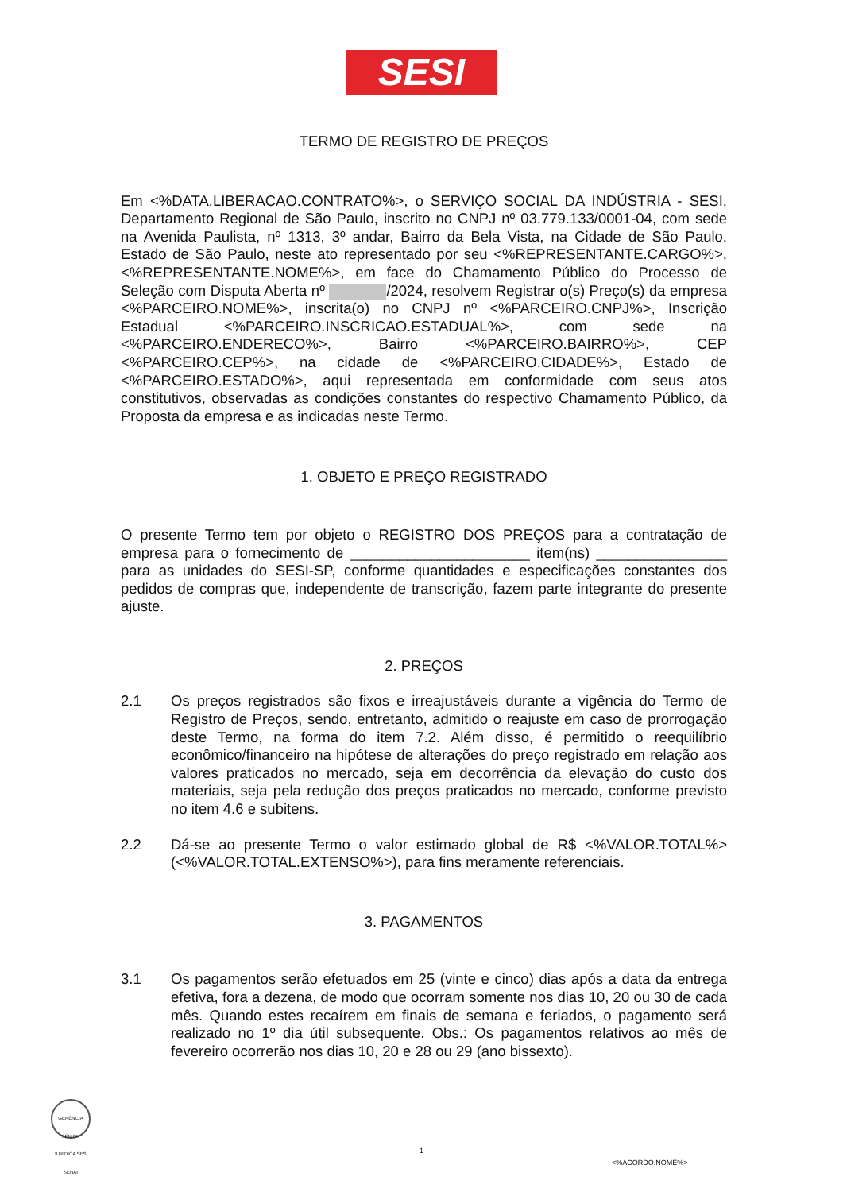SESI
TERMO DE REGISTRO DE PREÇOS
Em <%DATA.LIBERACAO.CONTRATO%>, o SERVIÇO SOCIAL DA INDÚSTRIA - SESI, Departamento Regional de São Paulo, inscrito no CNPJ nº 03.779.133/0001-04, com sede na Avenida Paulista, nº 1313, 3º andar, Bairro da Bela Vista, na Cidade de São Paulo, Estado de São Paulo, neste ato representado por seu <%REPRESENTANTE.CARGO%>, <%REPRESENTANTE.NOME%>, em face do Chamamento Público do Processo de Seleção com Disputa Aberta nº /2024, resolvem Registrar o(s) Preço(s) da empresa <%PARCEIRO.NOME%>, inscrita(o) no CNPJ nº <%PARCEIRO.CNPJ%>, Inscrição Estadual <%PARCEIRO.INSCRICAO.ESTADUAL%>, com sede na <%PARCEIRO.ENDERECO%>, Bairro <%PARCEIRO.BAIRRO%>, CEP <%PARCEIRO.CEP%>, na cidade de <%PARCEIRO.CIDADE%>, Estado de <%PARCEIRO.ESTADO%>, aqui representada em conformidade com seus atos constitutivos, observadas as condições constantes do respectivo Chamamento Público, da Proposta da empresa e as indicadas neste Termo.
1. OBJETO E PREÇO REGISTRADO
O presente Termo tem por objeto o REGISTRO DOS PREÇOS para a contratação de empresa para o fornecimento de ______________________ item(ns) ________________ para as unidades do SESI-SP, conforme quantidades e especificações constantes dos pedidos de compras que, independente de transcrição, fazem parte integrante do presente ajuste.
2. PREÇOS
2.1 Os preços registrados são fixos e irreajustáveis durante a vigência do Termo de Registro de Preços, sendo, entretanto, admitido o reajuste em caso de prorrogação deste Termo, na forma do item 7.2. Além disso, é permitido o reequilíbrio econômico/financeiro na hipótese de alterações do preço registrado em relação aos valores praticados no mercado, seja em decorrência da elevação do custo dos materiais, seja pela redução dos preços praticados no mercado, conforme previsto no item 4.6 e subitens.
2.2 Dá-se ao presente Termo o valor estimado global de R$ <%VALOR.TOTAL%> (<%VALOR.TOTAL.EXTENSO%>), para fins meramente referenciais.
3. PAGAMENTOS
3.1 Os pagamentos serão efetuados em 25 (vinte e cinco) dias após a data da entrega efetiva, fora a dezena, de modo que ocorram somente nos dias 10, 20 ou 30 de cada mês. Quando estes recaírem em finais de semana e feriados, o pagamento será realizado no 1º dia útil subsequente. Obs.: Os pagamentos relativos ao mês de fevereiro ocorrerão nos dias 10, 20 e 28 ou 29 (ano bissexto).
GERÊNCIA SÊNIOR JURÍDICA SESI SENAI
1
<%ACORDO.NOME%>